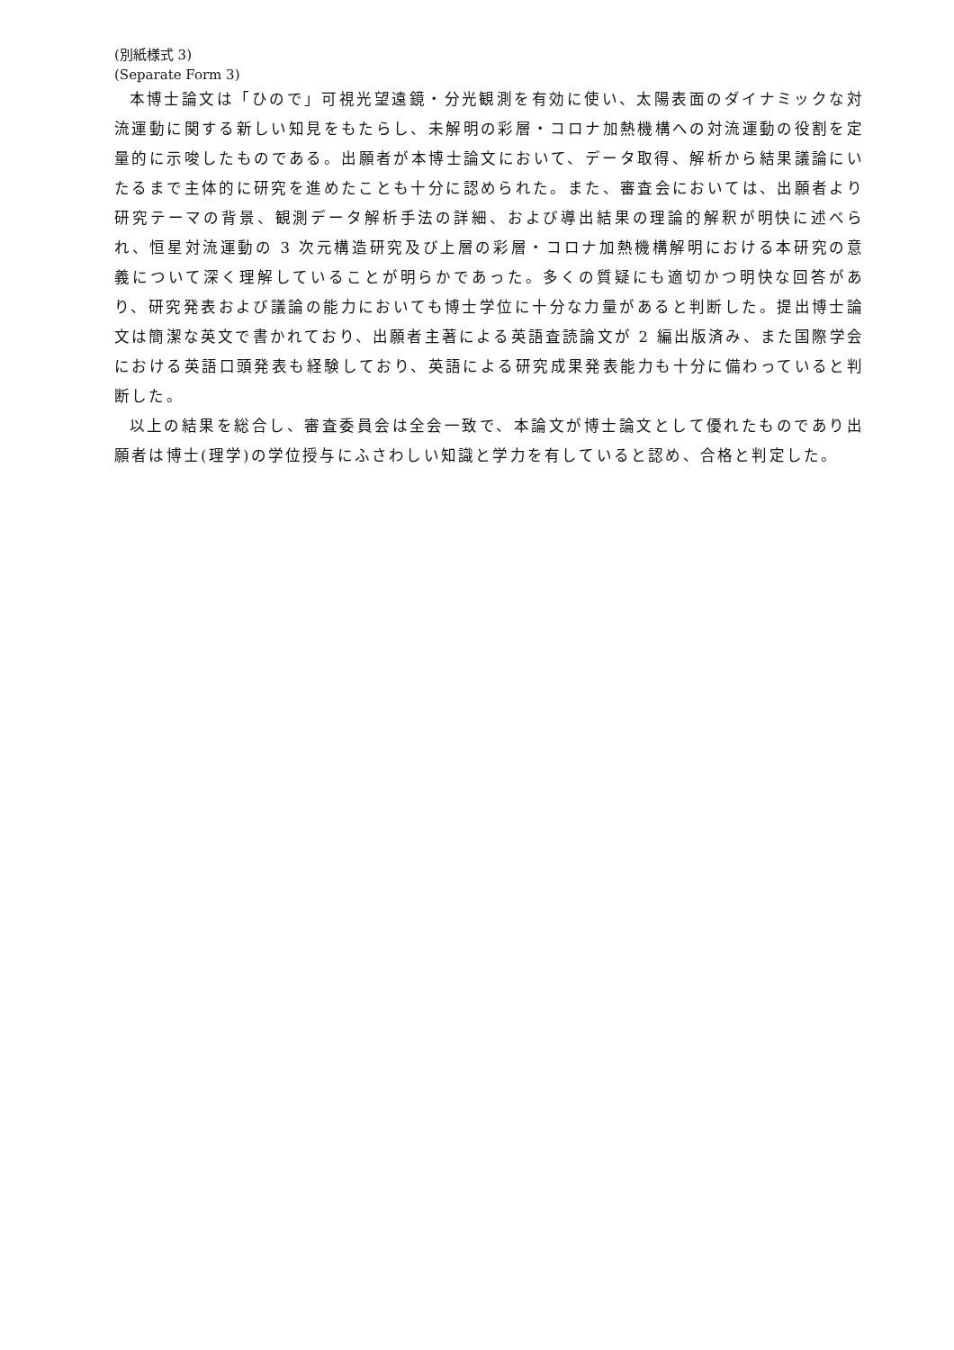(別紙様式 3)
(Separate Form 3)
本博士論文は「ひので」可視光望遠鏡・分光観測を有効に使い、太陽表面のダイナミックな対流運動に関する新しい知見をもたらし、未解明の彩層・コロナ加熱機構への対流運動の役割を定量的に示唆したものである。出願者が本博士論文において、データ取得、解析から結果議論にいたるまで主体的に研究を進めたことも十分に認められた。また、審査会においては、出願者より研究テーマの背景、観測データ解析手法の詳細、および導出結果の理論的解釈が明快に述べられ、恒星対流運動の 3 次元構造研究及び上層の彩層・コロナ加熱機構解明における本研究の意義について深く理解していることが明らかであった。多くの質疑にも適切かつ明快な回答があり、研究発表および議論の能力においても博士学位に十分な力量があると判断した。提出博士論文は簡潔な英文で書かれており、出願者主著による英語査読論文が 2 編出版済み、また国際学会における英語口頭発表も経験しており、英語による研究成果発表能力も十分に備わっていると判断した。
以上の結果を総合し、審査委員会は全会一致で、本論文が博士論文として優れたものであり出願者は博士(理学)の学位授与にふさわしい知識と学力を有していると認め、合格と判定した。